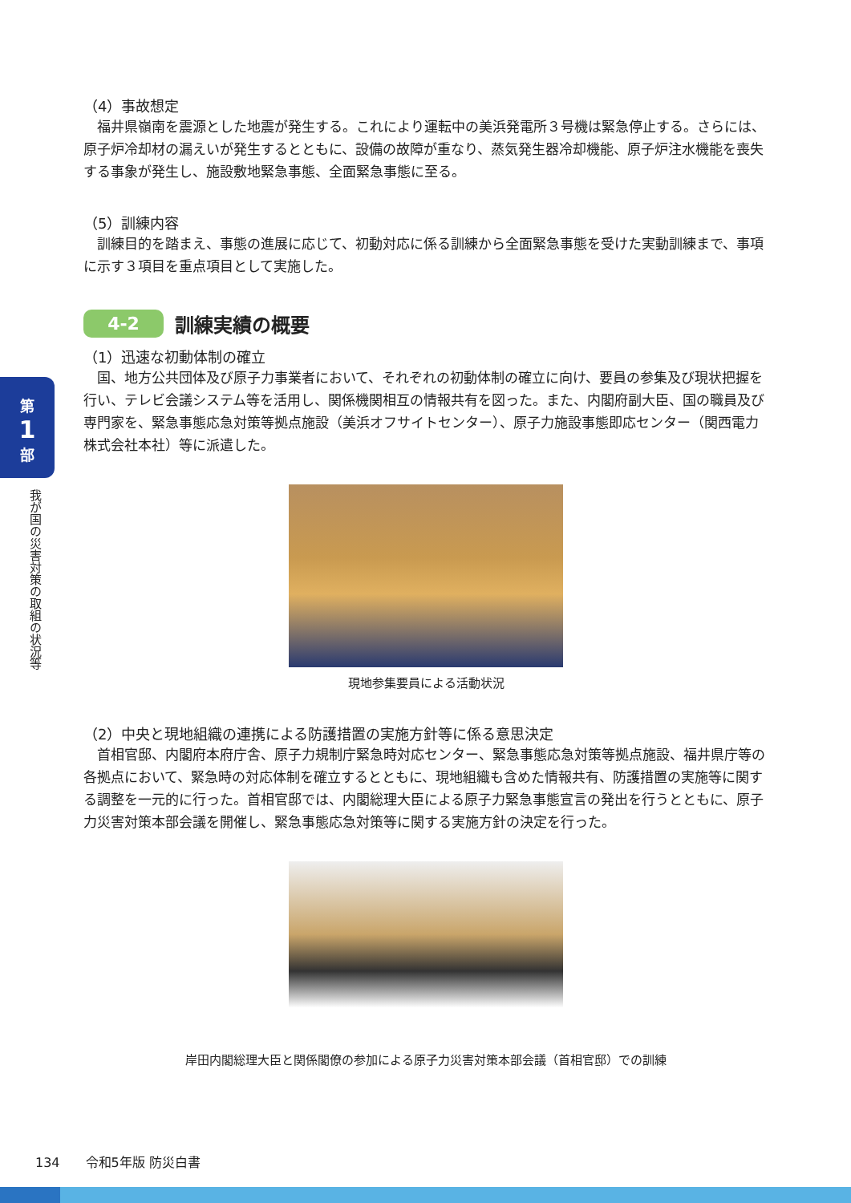第
1
部
我が国の災害対策の取組の状況等
（4）事故想定
福井県嶺南を震源とした地震が発生する。これにより運転中の美浜発電所３号機は緊急停止する。さらには、原子炉冷却材の漏えいが発生するとともに、設備の故障が重なり、蒸気発生器冷却機能、原子炉注水機能を喪失する事象が発生し、施設敷地緊急事態、全面緊急事態に至る。
（5）訓練内容
訓練目的を踏まえ、事態の進展に応じて、初動対応に係る訓練から全面緊急事態を受けた実動訓練まで、事項に示す３項目を重点項目として実施した。
4-2
訓練実績の概要
（1）迅速な初動体制の確立
国、地方公共団体及び原子力事業者において、それぞれの初動体制の確立に向け、要員の参集及び現状把握を行い、テレビ会議システム等を活用し、関係機関相互の情報共有を図った。また、内閣府副大臣、国の職員及び専門家を、緊急事態応急対策等拠点施設（美浜オフサイトセンター）、原子力施設事態即応センター（関西電力株式会社本社）等に派遣した。
現地参集要員による活動状況
（2）中央と現地組織の連携による防護措置の実施方針等に係る意思決定
首相官邸、内閣府本府庁舎、原子力規制庁緊急時対応センター、緊急事態応急対策等拠点施設、福井県庁等の各拠点において、緊急時の対応体制を確立するとともに、現地組織も含めた情報共有、防護措置の実施等に関する調整を一元的に行った。首相官邸では、内閣総理大臣による原子力緊急事態宣言の発出を行うとともに、原子力災害対策本部会議を開催し、緊急事態応急対策等に関する実施方針の決定を行った。
岸田内閣総理大臣と関係閣僚の参加による原子力災害対策本部会議（首相官邸）での訓練
134　　令和5年版 防災白書